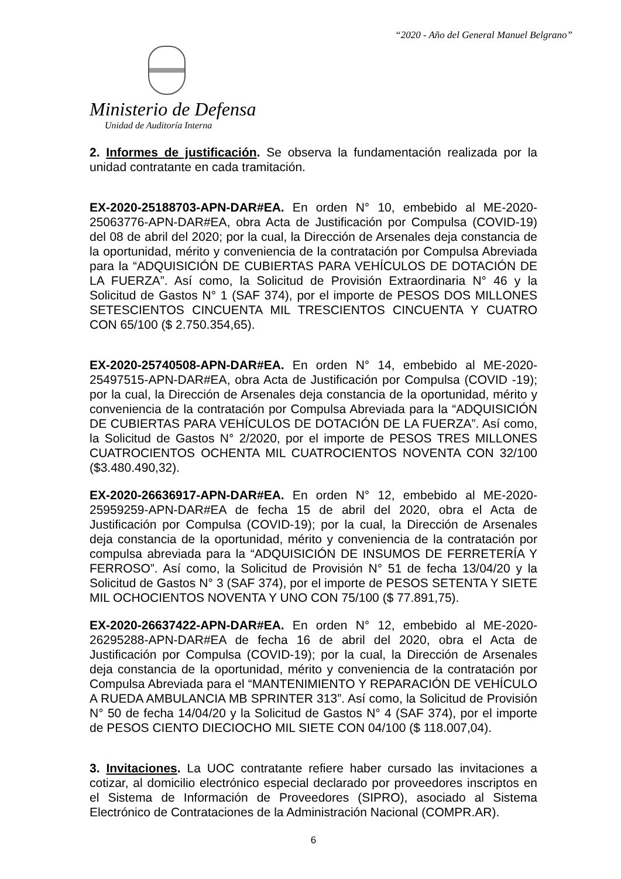“2020 - Año del General Manuel Belgrano”
Ministerio de Defensa
Unidad de Auditoría Interna
2. Informes de justificación. Se observa la fundamentación realizada por la unidad contratante en cada tramitación.
EX-2020-25188703-APN-DAR#EA. En orden N° 10, embebido al ME-2020-25063776-APN-DAR#EA, obra Acta de Justificación por Compulsa (COVID-19) del 08 de abril del 2020; por la cual, la Dirección de Arsenales deja constancia de la oportunidad, mérito y conveniencia de la contratación por Compulsa Abreviada para la “ADQUISICIÓN DE CUBIERTAS PARA VEHÍCULOS DE DOTACIÓN DE LA FUERZA”. Así como, la Solicitud de Provisión Extraordinaria N° 46 y la Solicitud de Gastos N° 1 (SAF 374), por el importe de PESOS DOS MILLONES SETESCIENTOS CINCUENTA MIL TRESCIENTOS CINCUENTA Y CUATRO CON 65/100 ($ 2.750.354,65).
EX-2020-25740508-APN-DAR#EA. En orden N° 14, embebido al ME-2020-25497515-APN-DAR#EA, obra Acta de Justificación por Compulsa (COVID -19); por la cual, la Dirección de Arsenales deja constancia de la oportunidad, mérito y conveniencia de la contratación por Compulsa Abreviada para la “ADQUISICIÓN DE CUBIERTAS PARA VEHÍCULOS DE DOTACIÓN DE LA FUERZA”. Así como, la Solicitud de Gastos N° 2/2020, por el importe de PESOS TRES MILLONES CUATROCIENTOS OCHENTA MIL CUATROCIENTOS NOVENTA CON 32/100 ($3.480.490,32).
EX-2020-26636917-APN-DAR#EA. En orden N° 12, embebido al ME-2020-25959259-APN-DAR#EA de fecha 15 de abril del 2020, obra el Acta de Justificación por Compulsa (COVID-19); por la cual, la Dirección de Arsenales deja constancia de la oportunidad, mérito y conveniencia de la contratación por compulsa abreviada para la “ADQUISICIÓN DE INSUMOS DE FERRETERÍA Y FERROSO”. Así como, la Solicitud de Provisión N° 51 de fecha 13/04/20 y la Solicitud de Gastos N° 3 (SAF 374), por el importe de PESOS SETENTA Y SIETE MIL OCHOCIENTOS NOVENTA Y UNO CON 75/100 ($ 77.891,75).
EX-2020-26637422-APN-DAR#EA. En orden N° 12, embebido al ME-2020-26295288-APN-DAR#EA de fecha 16 de abril del 2020, obra el Acta de Justificación por Compulsa (COVID-19); por la cual, la Dirección de Arsenales deja constancia de la oportunidad, mérito y conveniencia de la contratación por Compulsa Abreviada para el “MANTENIMIENTO Y REPARACIÓN DE VEHÍCULO A RUEDA AMBULANCIA MB SPRINTER 313”. Así como, la Solicitud de Provisión N° 50 de fecha 14/04/20 y la Solicitud de Gastos N° 4 (SAF 374), por el importe de PESOS CIENTO DIECIOCHO MIL SIETE CON 04/100 ($ 118.007,04).
3. Invitaciones. La UOC contratante refiere haber cursado las invitaciones a cotizar, al domicilio electrónico especial declarado por proveedores inscriptos en el Sistema de Información de Proveedores (SIPRO), asociado al Sistema Electrónico de Contrataciones de la Administración Nacional (COMPR.AR).
6